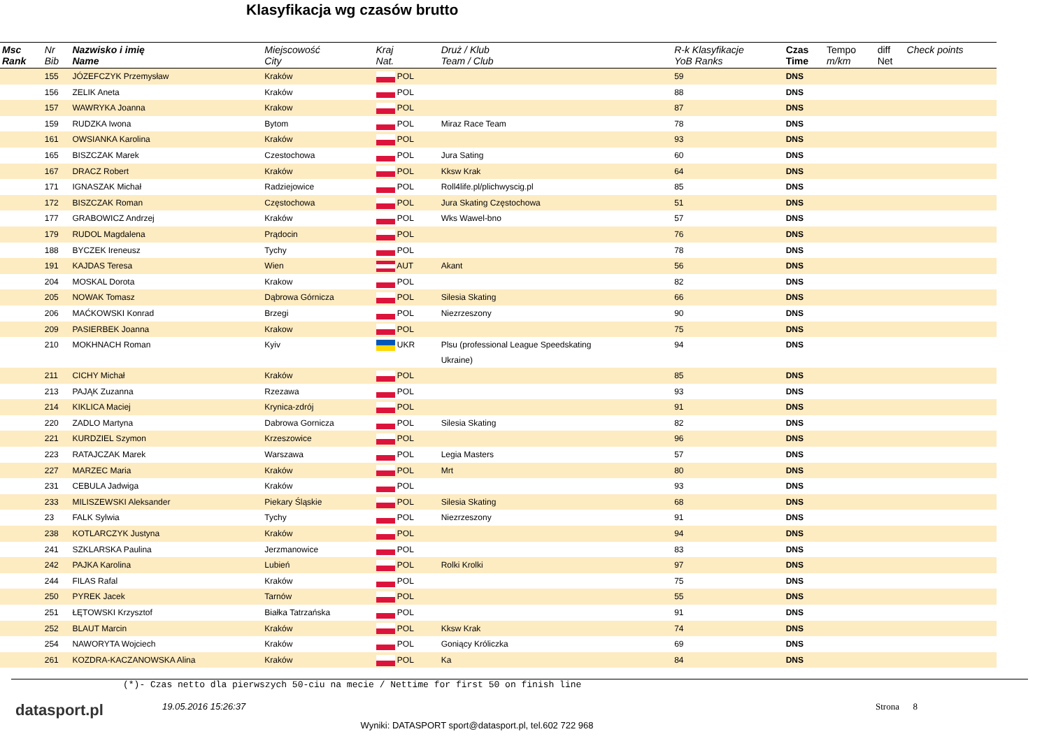Klasyfikacja wg czasów brutto
| Msc Rank | Nr Bib | Nazwisko i imię Name | Miejscowość City | Kraj Nat. | Druż / Klub Team / Club | R-k Klasyfikacje YoB Ranks | Czas Time | Tempo m/km | diff Net | Check points |
| --- | --- | --- | --- | --- | --- | --- | --- | --- | --- | --- |
| | 155 | JÓZEFCZYK Przemysław | Kraków | POL | | 59 | DNS | | | |
| | 156 | ZELIK Aneta | Kraków | POL | | 88 | DNS | | | |
| | 157 | WAWRYKA Joanna | Krakow | POL | | 87 | DNS | | | |
| | 159 | RUDZKA Iwona | Bytom | POL | Miraz Race Team | 78 | DNS | | | |
| | 161 | OWSIANKA Karolina | Kraków | POL | | 93 | DNS | | | |
| | 165 | BISZCZAK Marek | Czestochowa | POL | Jura Sating | 60 | DNS | | | |
| | 167 | DRACZ Robert | Kraków | POL | Kksw Krak | 64 | DNS | | | |
| | 171 | IGNASZAK Michał | Radziejowice | POL | Roll4life.pl/plichwyscig.pl | 85 | DNS | | | |
| | 172 | BISZCZAK Roman | Częstochowa | POL | Jura Skating Częstochowa | 51 | DNS | | | |
| | 177 | GRABOWICZ Andrzej | Kraków | POL | Wks Wawel-bno | 57 | DNS | | | |
| | 179 | RUDOL Magdalena | Prądocin | POL | | 76 | DNS | | | |
| | 188 | BYCZEK Ireneusz | Tychy | POL | | 78 | DNS | | | |
| | 191 | KAJDAS Teresa | Wien | AUT | Akant | 56 | DNS | | | |
| | 204 | MOSKAL Dorota | Krakow | POL | | 82 | DNS | | | |
| | 205 | NOWAK Tomasz | Dąbrowa Górnicza | POL | Silesia Skating | 66 | DNS | | | |
| | 206 | MAĆKOWSKI Konrad | Brzegi | POL | Niezrzeszony | 90 | DNS | | | |
| | 209 | PASIERBEK Joanna | Krakow | POL | | 75 | DNS | | | |
| | 210 | MOKHNACH Roman | Kyiv | UKR | Plsu (professional League Speedskating Ukraine) | 94 | DNS | | | |
| | 211 | CICHY Michał | Kraków | POL | | 85 | DNS | | | |
| | 213 | PAJĄK Zuzanna | Rzezawa | POL | | 93 | DNS | | | |
| | 214 | KIKLICA Maciej | Krynica-zdrój | POL | | 91 | DNS | | | |
| | 220 | ZADLO Martyna | Dabrowa Gornicza | POL | Silesia Skating | 82 | DNS | | | |
| | 221 | KURDZIEL Szymon | Krzeszowice | POL | | 96 | DNS | | | |
| | 223 | RATAJCZAK Marek | Warszawa | POL | Legia Masters | 57 | DNS | | | |
| | 227 | MARZEC Maria | Kraków | POL | Mrt | 80 | DNS | | | |
| | 231 | CEBULA Jadwiga | Kraków | POL | | 93 | DNS | | | |
| | 233 | MILISZEWSKI Aleksander | Piekary Śląskie | POL | Silesia Skating | 68 | DNS | | | |
| | 23 | FALK Sylwia | Tychy | POL | Niezrzeszony | 91 | DNS | | | |
| | 238 | KOTLARCZYK Justyna | Kraków | POL | | 94 | DNS | | | |
| | 241 | SZKLARSKA Paulina | Jerzmanowice | POL | | 83 | DNS | | | |
| | 242 | PAJKA Karolina | Lubień | POL | Rolki Krolki | 97 | DNS | | | |
| | 244 | FILAS Rafal | Kraków | POL | | 75 | DNS | | | |
| | 250 | PYREK Jacek | Tarnów | POL | | 55 | DNS | | | |
| | 251 | ŁĘTOWSKI Krzysztof | Białka Tatrzańska | POL | | 91 | DNS | | | |
| | 252 | BLAUT Marcin | Kraków | POL | Kksw Krak | 74 | DNS | | | |
| | 254 | NAWORYTA Wojciech | Kraków | POL | Goniący Króliczka | 69 | DNS | | | |
| | 261 | KOZDRA-KACZANOWSKA Alina | Kraków | POL | Ka | 84 | DNS | | | |
(*)- Czas netto dla pierwszych 50-ciu na mecie / Nettime for first 50 on finish line
datasport.pl
19.05.2016 15:26:37
Wyniki: DATASPORT sport@datasport.pl, tel.602 722 968
Strona 8